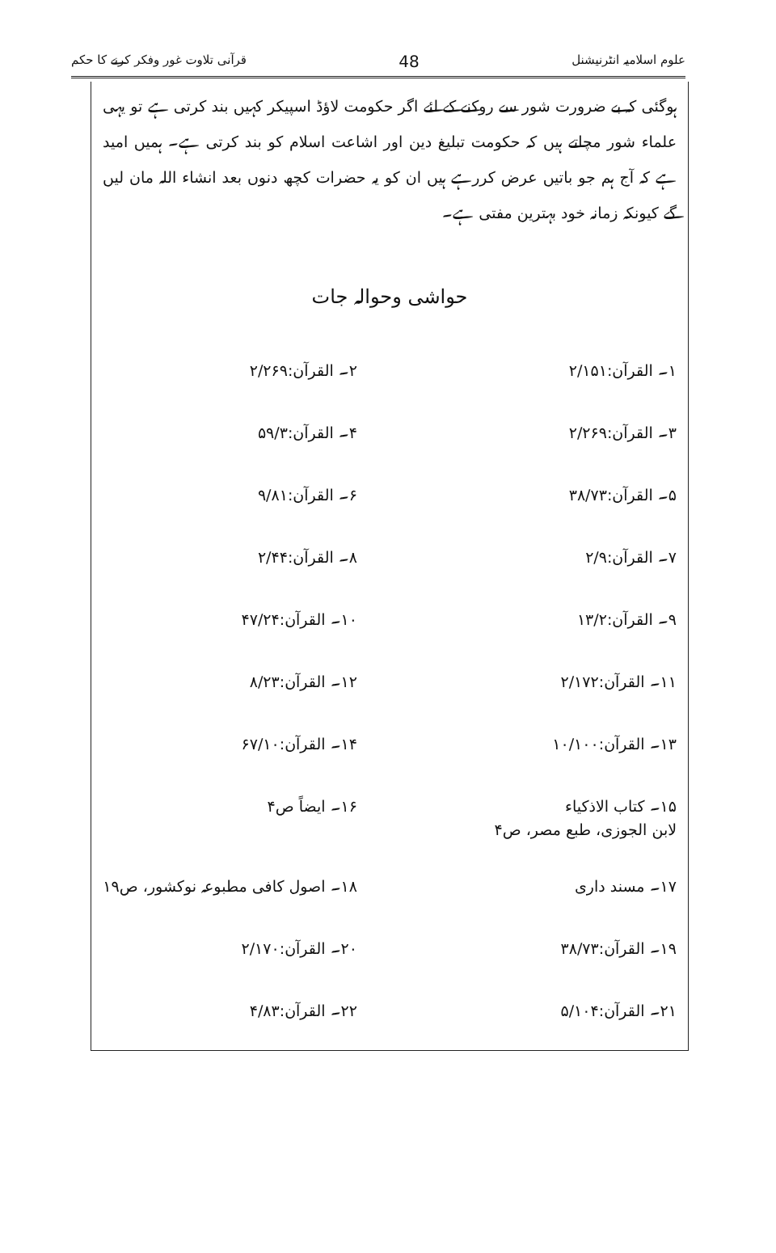قرآنی تلاوت غور وفکر کرنے کا حکم 48 علوم اسلامیہ انٹرنیشنل
ہوگئی کہ بے ضرورت شور سے روکنے کے لئے اگر حکومت لاؤڈ اسپیکر کہیں بند کرتی ہے تو یہی علماء شور مچاتے ہیں کہ حکومت تبلیغ دین اور اشاعت اسلام کو بند کرتی ہے۔ ہمیں امید ہے کہ آج ہم جو باتیں عرض کررہے ہیں ان کو یہ حضرات کچھ دنوں بعد انشاء اللہ مان لیں گے کیونکہ زمانہ خود بہترین مفتی ہے۔
حواشی وحوالہ جات
۱۔ القرآن:۲/۱۵۱ ۲۔ القرآن:۲/۲۶۹
۳۔ القرآن:۲/۲۶۹ ۴۔ القرآن:۵۹/۳
۵۔ القرآن:۳۸/۷۳ ۶۔ القرآن:۹/۸۱
۷۔ القرآن:۲/۹ ۸۔ القرآن:۲/۴۴
۹۔ القرآن:۱۳/۲ ۱۰۔ القرآن:۴۷/۲۴
۱۱۔ القرآن:۲/۱۷۲ ۱۲۔ القرآن:۸/۲۳
۱۳۔ القرآن:۱۰/۱۰۰ ۱۴۔ القرآن:۶۷/۱۰
۱۵۔ کتاب الاذکیاء
لابن الجوزی، طبع مصر، ص۴
۱۶۔ ایضاً ص۴
۱۷۔ مسند داری ۱۸۔ اصول کافی مطبوعہ نوکشور، ص۱۹
۱۹۔ القرآن:۳۸/۷۳ ۲۰۔ القرآن:۲/۱۷۰
۲۱۔ القرآن:۵/۱۰۴ ۲۲۔ القرآن:۴/۸۳